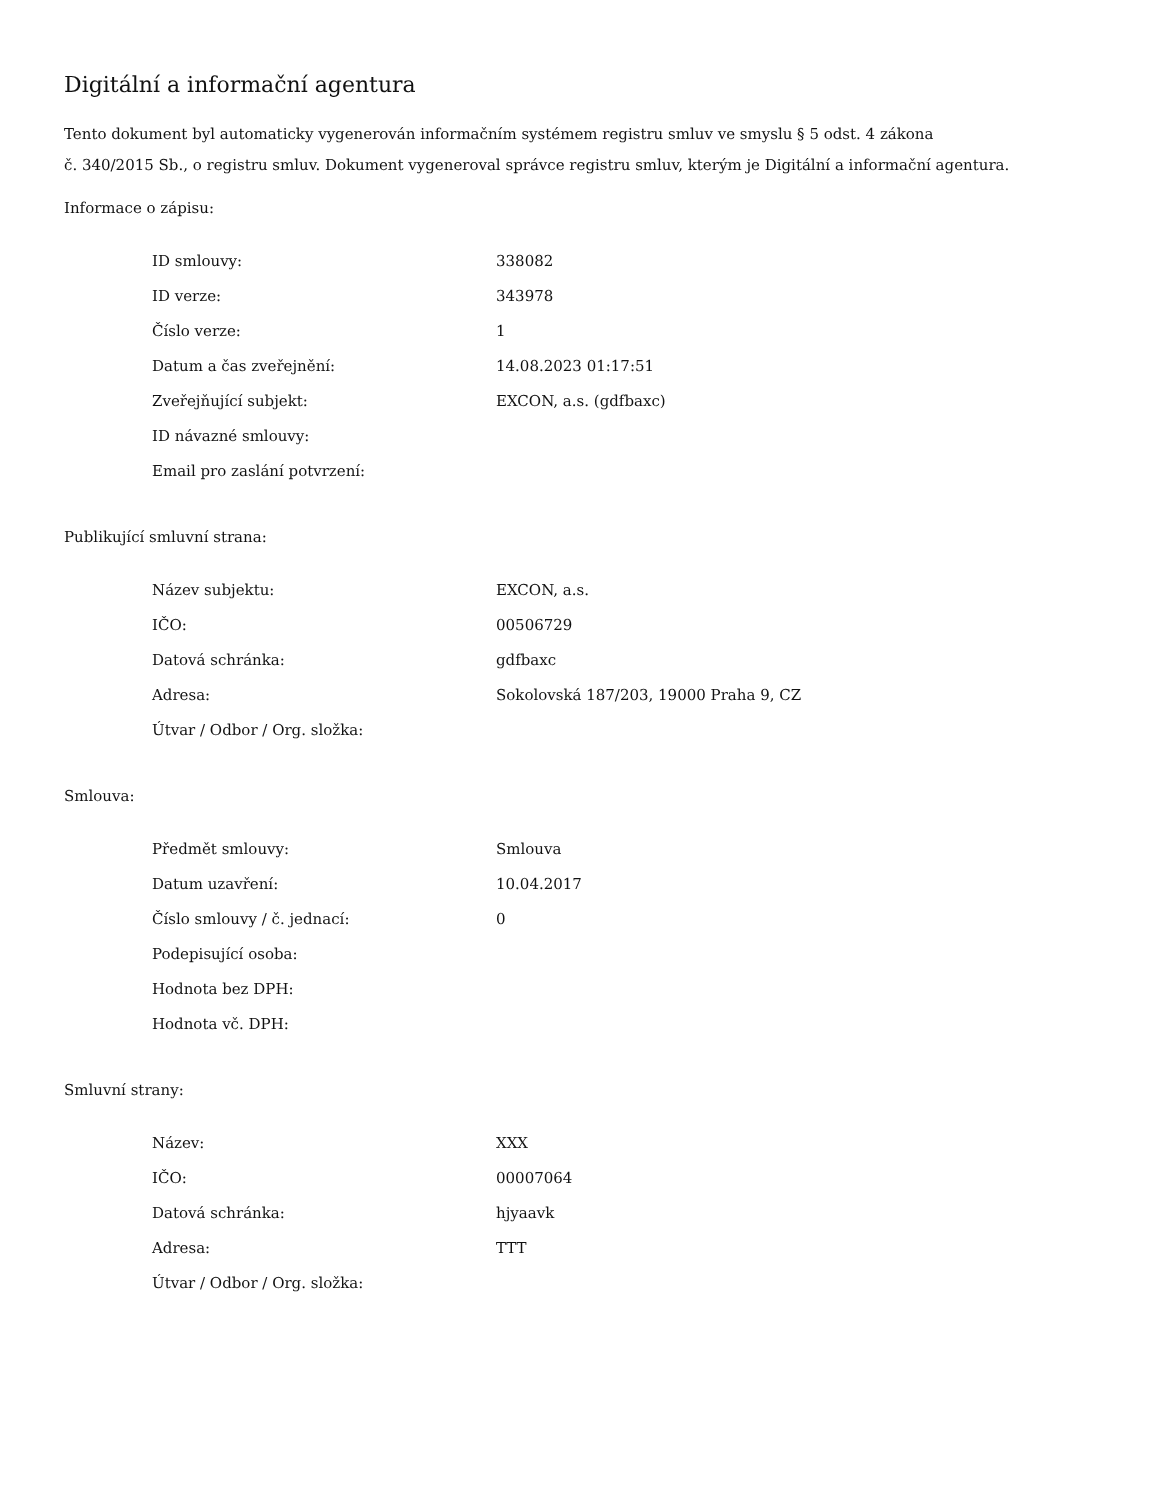Digitální a informační agentura
Tento dokument byl automaticky vygenerován informačním systémem registru smluv ve smyslu § 5 odst. 4 zákona
č. 340/2015 Sb., o registru smluv. Dokument vygeneroval správce registru smluv, kterým je Digitální a informační agentura.
Informace o zápisu:
| ID smlouvy: | 338082 |
| ID verze: | 343978 |
| Číslo verze: | 1 |
| Datum a čas zveřejnění: | 14.08.2023 01:17:51 |
| Zveřejňující subjekt: | EXCON, a.s. (gdfbaxc) |
| ID návazné smlouvy: | |
| Email pro zaslání potvrzení: | |
Publikující smluvní strana:
| Název subjektu: | EXCON, a.s. |
| IČO: | 00506729 |
| Datová schránka: | gdfbaxc |
| Adresa: | Sokolovská 187/203, 19000 Praha 9, CZ |
| Útvar / Odbor / Org. složka: | |
Smlouva:
| Předmět smlouvy: | Smlouva |
| Datum uzavření: | 10.04.2017 |
| Číslo smlouvy / č. jednací: | 0 |
| Podepisující osoba: | |
| Hodnota bez DPH: | |
| Hodnota vč. DPH: | |
Smluvní strany:
| Název: | XXX |
| IČO: | 00007064 |
| Datová schránka: | hjyaavk |
| Adresa: | TTT |
| Útvar / Odbor / Org. složka: | |